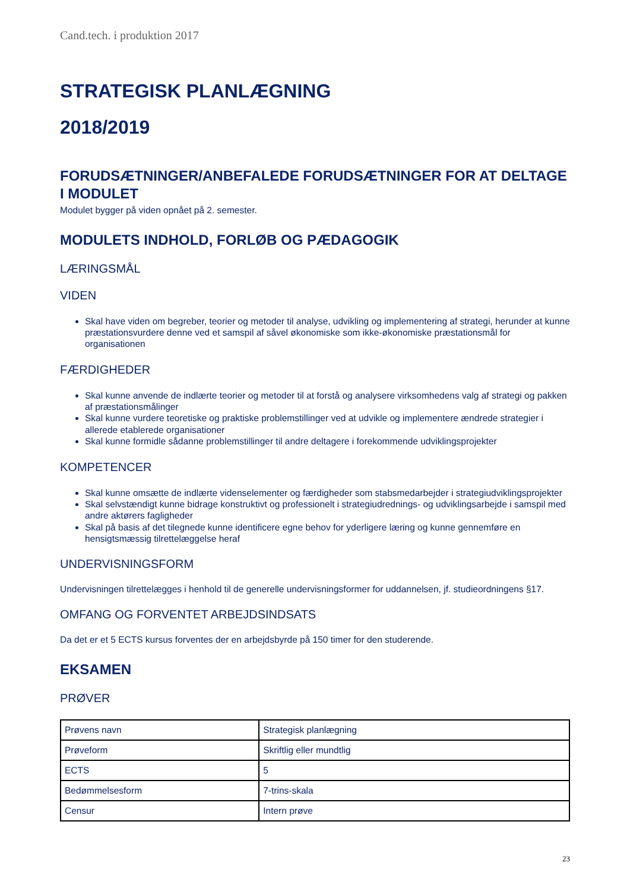Cand.tech. i produktion 2017
STRATEGISK PLANLÆGNING
2018/2019
FORUDSÆTNINGER/ANBEFALEDE FORUDSÆTNINGER FOR AT DELTAGE I MODULET
Modulet bygger på viden opnået på 2. semester.
MODULETS INDHOLD, FORLØB OG PÆDAGOGIK
LÆRINGSMÅL
VIDEN
Skal have viden om begreber, teorier og metoder til analyse, udvikling og implementering af strategi, herunder at kunne præstationsvurdere denne ved et samspil af såvel økonomiske som ikke-økonomiske præstationsmål for organisationen
FÆRDIGHEDER
Skal kunne anvende de indlærte teorier og metoder til at forstå og analysere virksomhedens valg af strategi og pakken af præstationsmålinger
Skal kunne vurdere teoretiske og praktiske problemstillinger ved at udvikle og implementere ændrede strategier i allerede etablerede organisationer
Skal kunne formidle sådanne problemstillinger til andre deltagere i forekommende udviklingsprojekter
KOMPETENCER
Skal kunne omsætte de indlærte videnselementer og færdigheder som stabsmedarbejder i strategiudviklingsprojekter
Skal selvstændigt kunne bidrage konstruktivt og professionelt i strategiudrednings- og udviklingsarbejde i samspil med andre aktørers fagligheder
Skal på basis af det tilegnede kunne identificere egne behov for yderligere læring og kunne gennemføre en hensigtsmæssig tilrettelæggelse heraf
UNDERVISNINGSFORM
Undervisningen tilrettelægges i henhold til de generelle undervisningsformer for uddannelsen, jf. studieordningens §17.
OMFANG OG FORVENTET ARBEJDSINDSATS
Da det er et 5 ECTS kursus forventes der en arbejdsbyrde på 150 timer for den studerende.
EKSAMEN
PRØVER
| Prøvens navn | Strategisk planlægning |
| Prøveform | Skriftlig eller mundtlig |
| ECTS | 5 |
| Bedømmelsesform | 7-trins-skala |
| Censur | Intern prøve |
23